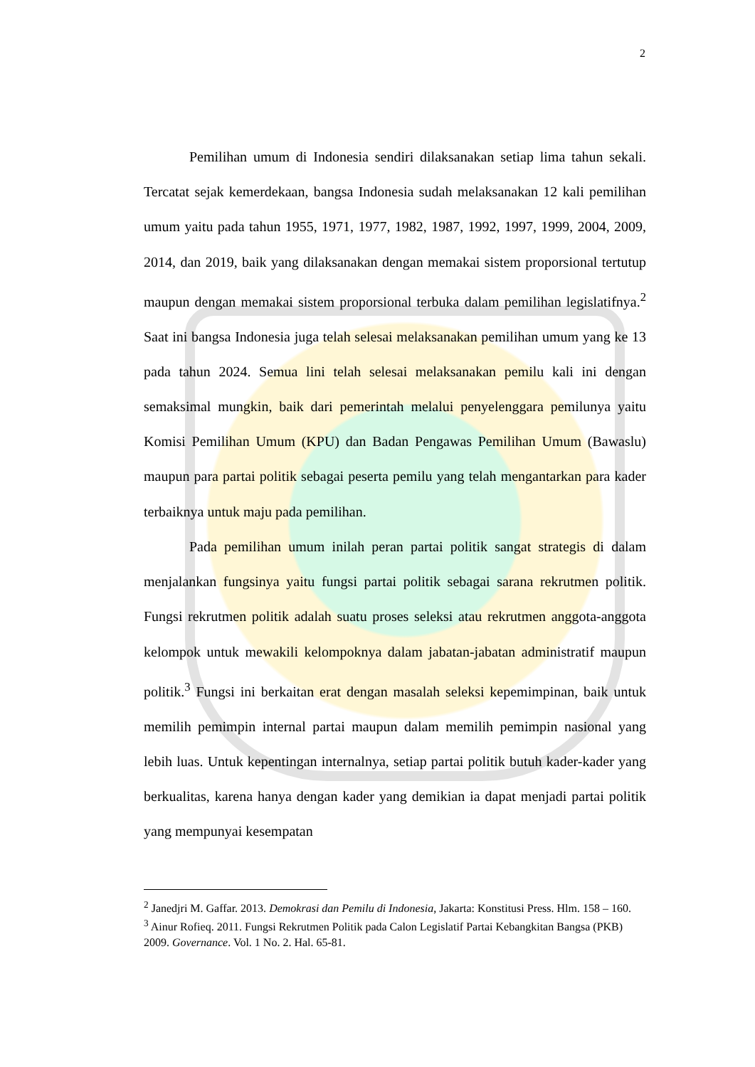2
Pemilihan umum di Indonesia sendiri dilaksanakan setiap lima tahun sekali. Tercatat sejak kemerdekaan, bangsa Indonesia sudah melaksanakan 12 kali pemilihan umum yaitu pada tahun 1955, 1971, 1977, 1982, 1987, 1992, 1997, 1999, 2004, 2009, 2014, dan 2019, baik yang dilaksanakan dengan memakai sistem proporsional tertutup maupun dengan memakai sistem proporsional terbuka dalam pemilihan legislatifnya.<sup>2</sup> Saat ini bangsa Indonesia juga telah selesai melaksanakan pemilihan umum yang ke 13 pada tahun 2024. Semua lini telah selesai melaksanakan pemilu kali ini dengan semaksimal mungkin, baik dari pemerintah melalui penyelenggara pemilunya yaitu Komisi Pemilihan Umum (KPU) dan Badan Pengawas Pemilihan Umum (Bawaslu) maupun para partai politik sebagai peserta pemilu yang telah mengantarkan para kader terbaiknya untuk maju pada pemilihan.
Pada pemilihan umum inilah peran partai politik sangat strategis di dalam menjalankan fungsinya yaitu fungsi partai politik sebagai sarana rekrutmen politik. Fungsi rekrutmen politik adalah suatu proses seleksi atau rekrutmen anggota-anggota kelompok untuk mewakili kelompoknya dalam jabatan-jabatan administratif maupun politik.<sup>3</sup> Fungsi ini berkaitan erat dengan masalah seleksi kepemimpinan, baik untuk memilih pemimpin internal partai maupun dalam memilih pemimpin nasional yang lebih luas. Untuk kepentingan internalnya, setiap partai politik butuh kader-kader yang berkualitas, karena hanya dengan kader yang demikian ia dapat menjadi partai politik yang mempunyai kesempatan
<sup>2</sup> Janedjri M. Gaffar. 2013. Demokrasi dan Pemilu di Indonesia, Jakarta: Konstitusi Press. Hlm. 158 – 160.
<sup>3</sup> Ainur Rofieq. 2011. Fungsi Rekrutmen Politik pada Calon Legislatif Partai Kebangkitan Bangsa (PKB) 2009. Governance. Vol. 1 No. 2. Hal. 65-81.